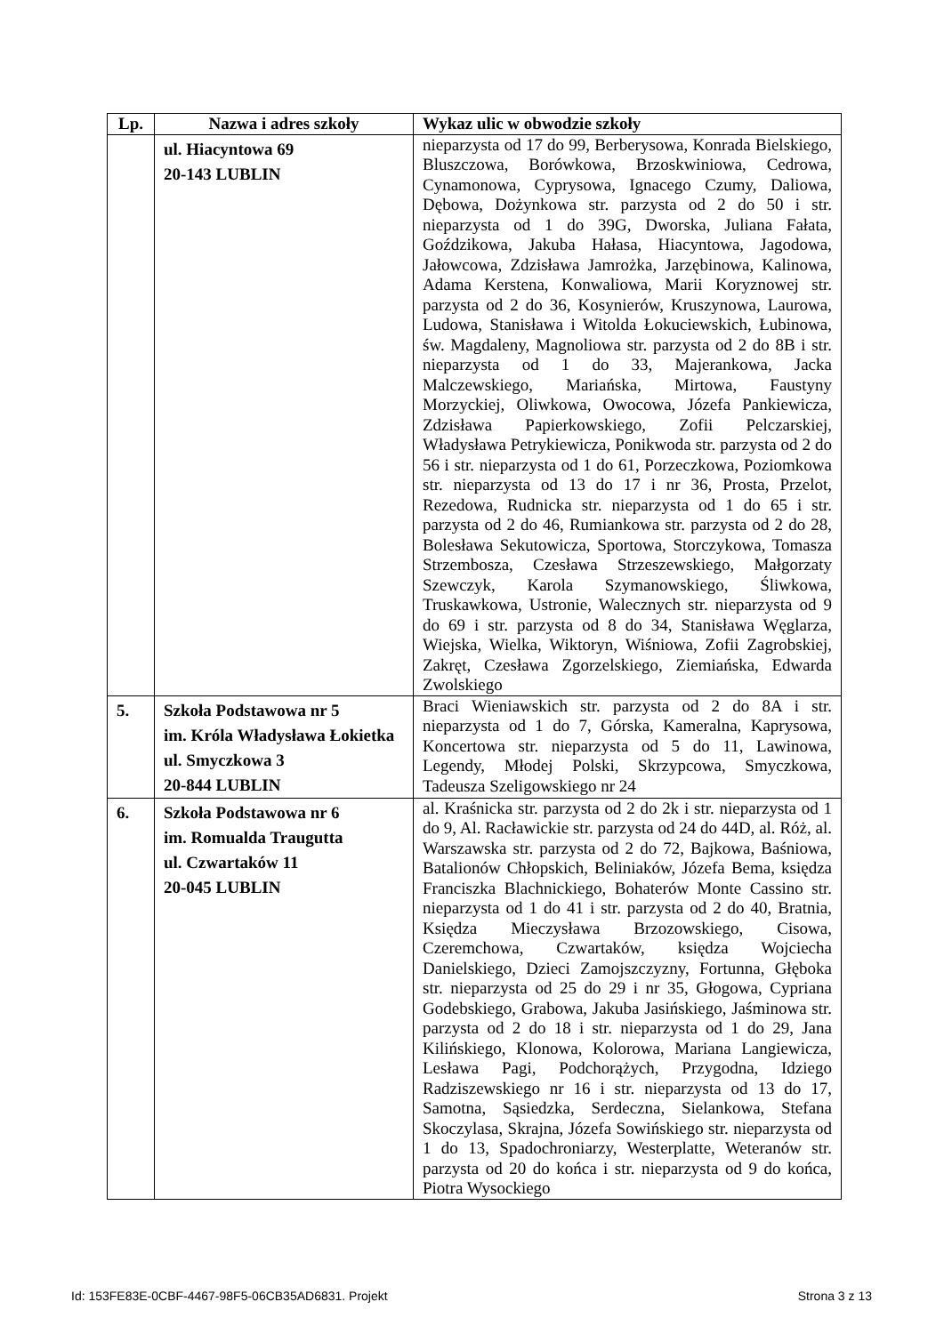| Lp. | Nazwa i adres szkoły | Wykaz ulic w obwodzie szkoły |
| --- | --- | --- |
| | ul. Hiacyntowa 69 20-143 LUBLIN | nieparzysta od 17 do 99, Berberysowa, Konrada Bielskiego, Bluszczowa, Borówkowa, Brzoskwiniowa, Cedrowa, Cynamonowa, Cyprysowa, Ignacego Czumy, Daliowa, Dębowa, Dożynkowa str. parzysta od 2 do 50 i str. nieparzysta od 1 do 39G, Dworska, Juliana Fałata, Goździkowa, Jakuba Hałasa, Hiacyntowa, Jagodowa, Jałowcowa, Zdzisława Jamrożka, Jarzębinowa, Kalinowa, Adama Kerstena, Konwaliowa, Marii Koryznowej str. parzysta od 2 do 36, Kosynierów, Kruszynowa, Laurowa, Ludowa, Stanisława i Witolda Łokuciewskich, Łubinowa, św. Magdaleny, Magnoliowa str. parzysta od 2 do 8B i str. nieparzysta od 1 do 33, Majerankowa, Jacka Malczewskiego, Mariańska, Mirtowa, Faustyny Morzyckiej, Oliwkowa, Owocowa, Józefa Pankiewicza, Zdzisława Papierkowskiego, Zofii Pelczarskiej, Władysława Petrykiewicza, Ponikwoda str. parzysta od 2 do 56 i str. nieparzysta od 1 do 61, Porzeczkowa, Poziomkowa str. nieparzysta od 13 do 17 i nr 36, Prosta, Przelot, Rezedowa, Rudnicka str. nieparzysta od 1 do 65 i str. parzysta od 2 do 46, Rumiankowa str. parzysta od 2 do 28, Bolesława Sekutowicza, Sportowa, Storczykowa, Tomasza Strzembosza, Czesława Strzeszewskiego, Małgorzaty Szewczyk, Karola Szymanowskiego, Śliwkowa, Truskawkowa, Ustronie, Walecznych str. nieparzysta od 9 do 69 i str. parzysta od 8 do 34, Stanisława Węglarza, Wiejska, Wielka, Wiktoryn, Wiśniowa, Zofii Zagrobskiej, Zakręt, Czesława Zgorzelskiego, Ziemiańska, Edwarda Zwolskiego |
| 5. | Szkoła Podstawowa nr 5 im. Króla Władysława Łokietka ul. Smyczkowa 3 20-844 LUBLIN | Braci Wieniawskich str. parzysta od 2 do 8A i str. nieparzysta od 1 do 7, Górska, Kameralna, Kaprysowa, Koncertowa str. nieparzysta od 5 do 11, Lawinowa, Legendy, Młodej Polski, Skrzypcowa, Smyczkowa, Tadeusza Szeligowskiego nr 24 |
| 6. | Szkoła Podstawowa nr 6 im. Romualda Traugutta ul. Czwartaków 11 20-045 LUBLIN | al. Kraśnicka str. parzysta od 2 do 2k i str. nieparzysta od 1 do 9, Al. Racławickie str. parzysta od 24 do 44D, al. Róż, al. Warszawska str. parzysta od 2 do 72, Bajkowa, Baśniowa, Batalionów Chłopskich, Beliniaków, Józefa Bema, księdza Franciszka Blachnickiego, Bohaterów Monte Cassino str. nieparzysta od 1 do 41 i str. parzysta od 2 do 40, Bratnia, Księdza Mieczysława Brzozowskiego, Cisowa, Czeremchowa, Czwartaków, księdza Wojciecha Danielskiego, Dzieci Zamojszczyzny, Fortunna, Głęboka str. nieparzysta od 25 do 29 i nr 35, Głogowa, Cypriana Godebskiego, Grabowa, Jakuba Jasińskiego, Jaśminowa str. parzysta od 2 do 18 i str. nieparzysta od 1 do 29, Jana Kilińskiego, Klonowa, Kolorowa, Mariana Langiewicza, Lesława Pagi, Podchorążych, Przygodna, Idziego Radziszewskiego nr 16 i str. nieparzysta od 13 do 17, Samotna, Sąsiedzka, Serdeczna, Sielankowa, Stefana Skoczylasa, Skrajna, Józefa Sowińskiego str. nieparzysta od 1 do 13, Spadochroniarzy, Westerplatte, Weteranów str. parzysta od 20 do końca i str. nieparzysta od 9 do końca, Piotra Wysockiego |
Id: 153FE83E-0CBF-4467-98F5-06CB35AD6831. Projekt Strona 3 z 13